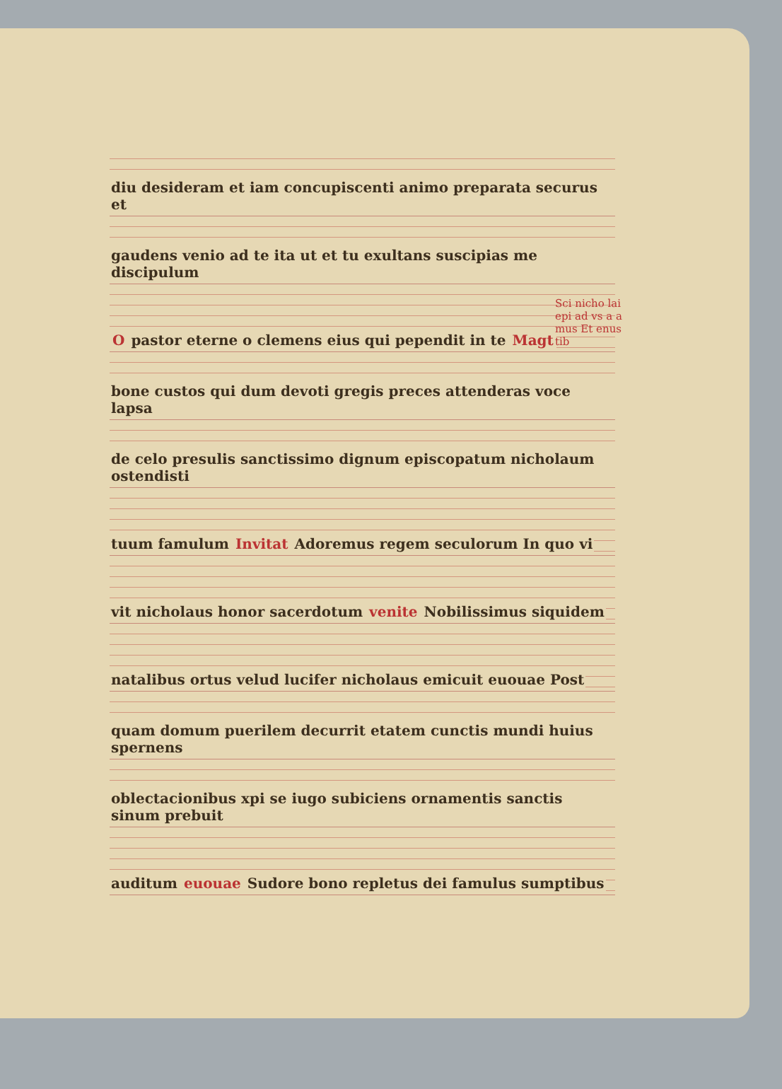diu desideram et iam concupiscenti animo preparata securus et
gaudens venio ad te ita ut et tu exultans suscipias me discipulum
O pastor eterne o clemens eius qui pependit in te Magt
bone custos qui dum devoti gregis preces attenderas voce lapsa
de celo presulis sanctissimo dignum episcopatum nicholaum ostendisti
tuum famulum Invitat Adoremus regem seculorum In quo vi
vit nicholaus honor sacerdotum venite Nobilissimus siquidem
natalibus ortus velud lucifer nicholaus emicuit euouae Post
quam domum puerilem decurrit etatem cunctis mundi huius spernens
oblectacionibus xpi se iugo subiciens ornamentis sanctis sinum prebuit
auditum euouae Sudore bono repletus dei famulus sumptibus
Sci nicho lai epi ad vs a a mus Et enus tib